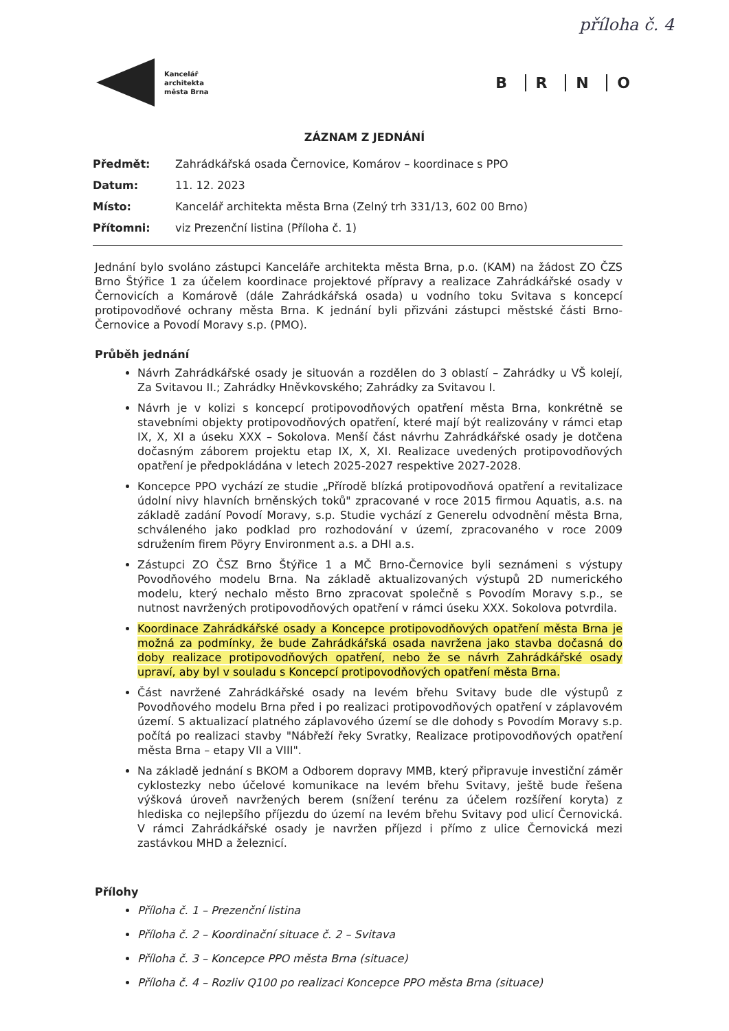příloha č. 4
Kancelář
architekta
města Brna
B R N O
ZÁZNAM Z JEDNÁNÍ
| Předmět: | Zahrádkářská osada Černovice, Komárov – koordinace s PPO |
| Datum: | 11. 12. 2023 |
| Místo: | Kancelář architekta města Brna (Zelný trh 331/13, 602 00 Brno) |
| Přítomni: | viz Prezenční listina (Příloha č. 1) |
Jednání bylo svoláno zástupci Kanceláře architekta města Brna, p.o. (KAM) na žádost ZO ČZS Brno Štýřice 1 za účelem koordinace projektové přípravy a realizace Zahrádkářské osady v Černovicích a Komárově (dále Zahrádkářská osada) u vodního toku Svitava s koncepcí protipovodňové ochrany města Brna. K jednání byli přizváni zástupci městské části Brno-Černovice a Povodí Moravy s.p. (PMO).
Průběh jednání
Návrh Zahrádkářské osady je situován a rozdělen do 3 oblastí – Zahrádky u VŠ kolejí, Za Svitavou II.; Zahrádky Hněvkovského; Zahrádky za Svitavou I.
Návrh je v kolizi s koncepcí protipovodňových opatření města Brna, konkrétně se stavebními objekty protipovodňových opatření, které mají být realizovány v rámci etap IX, X, XI a úseku XXX – Sokolova. Menší část návrhu Zahrádkářské osady je dotčena dočasným záborem projektu etap IX, X, XI. Realizace uvedených protipovodňových opatření je předpokládána v letech 2025-2027 respektive 2027-2028.
Koncepce PPO vychází ze studie „Přírodě blízká protipovodňová opatření a revitalizace údolní nivy hlavních brněnských toků" zpracované v roce 2015 firmou Aquatis, a.s. na základě zadání Povodí Moravy, s.p. Studie vychází z Generelu odvodnění města Brna, schváleného jako podklad pro rozhodování v území, zpracovaného v roce 2009 sdružením firem Pöyry Environment a.s. a DHI a.s.
Zástupci ZO ČSZ Brno Štýřice 1 a MČ Brno-Černovice byli seznámeni s výstupy Povodňového modelu Brna. Na základě aktualizovaných výstupů 2D numerického modelu, který nechalo město Brno zpracovat společně s Povodím Moravy s.p., se nutnost navržených protipovodňových opatření v rámci úseku XXX. Sokolova potvrdila.
Koordinace Zahrádkářské osady a Koncepce protipovodňových opatření města Brna je možná za podmínky, že bude Zahrádkářská osada navržena jako stavba dočasná do doby realizace protipovodňových opatření, nebo že se návrh Zahrádkářské osady upraví, aby byl v souladu s Koncepcí protipovodňových opatření města Brna.
Část navržené Zahrádkářské osady na levém břehu Svitavy bude dle výstupů z Povodňového modelu Brna před i po realizaci protipovodňových opatření v záplavovém území. S aktualizací platného záplavového území se dle dohody s Povodím Moravy s.p. počítá po realizaci stavby "Nábřeží řeky Svratky, Realizace protipovodňových opatření města Brna – etapy VII a VIII".
Na základě jednání s BKOM a Odborem dopravy MMB, který připravuje investiční záměr cyklostezky nebo účelové komunikace na levém břehu Svitavy, ještě bude řešena výšková úroveň navržených berem (snížení terénu za účelem rozšíření koryta) z hlediska co nejlepšího příjezdu do území na levém břehu Svitavy pod ulicí Černovická. V rámci Zahrádkářské osady je navržen příjezd i přímo z ulice Černovická mezi zastávkou MHD a železnicí.
Přílohy
Příloha č. 1 – Prezenční listina
Příloha č. 2 – Koordinační situace č. 2 – Svitava
Příloha č. 3 – Koncepce PPO města Brna (situace)
Příloha č. 4 – Rozliv Q100 po realizaci Koncepce PPO města Brna (situace)